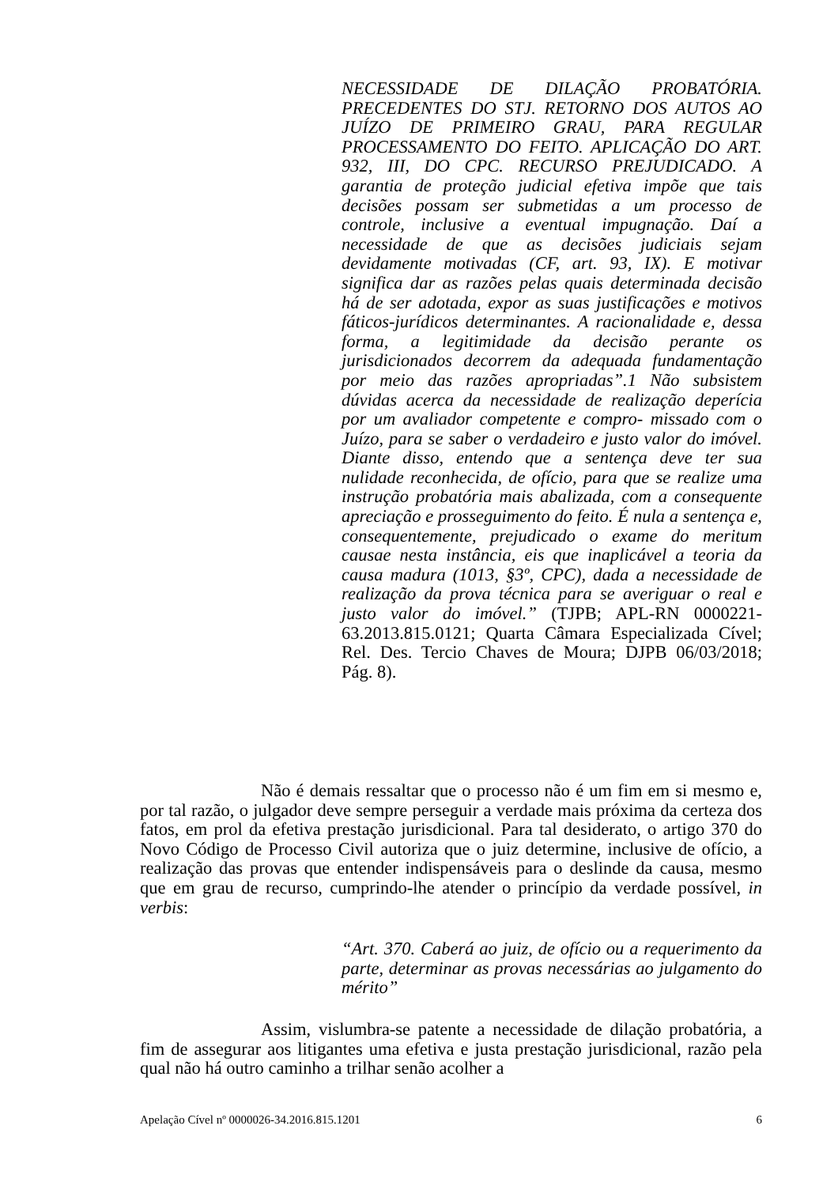NECESSIDADE DE DILAÇÃO PROBATÓRIA. PRECEDENTES DO STJ. RETORNO DOS AUTOS AO JUÍZO DE PRIMEIRO GRAU, PARA REGULAR PROCESSAMENTO DO FEITO. APLICAÇÃO DO ART. 932, III, DO CPC. RECURSO PREJUDICADO. A garantia de proteção judicial efetiva impõe que tais decisões possam ser submetidas a um processo de controle, inclusive a eventual impugnação. Daí a necessidade de que as decisões judiciais sejam devidamente motivadas (CF, art. 93, IX). E motivar significa dar as razões pelas quais determinada decisão há de ser adotada, expor as suas justificações e motivos fáticos-jurídicos determinantes. A racionalidade e, dessa forma, a legitimidade da decisão perante os jurisdicionados decorrem da adequada fundamentação por meio das razões apropriadas”.1 Não subsistem dúvidas acerca da necessidade de realização deperícia por um avaliador competente e compro- missado com o Juízo, para se saber o verdadeiro e justo valor do imóvel. Diante disso, entendo que a sentença deve ter sua nulidade reconhecida, de ofício, para que se realize uma instrução probatória mais abalizada, com a consequente apreciação e prosseguimento do feito. É nula a sentença e, consequentemente, prejudicado o exame do meritum causae nesta instância, eis que inaplicável a teoria da causa madura (1013, §3º, CPC), dada a necessidade de realização da prova técnica para se averiguar o real e justo valor do imóvel.” (TJPB; APL-RN 0000221-63.2013.815.0121; Quarta Câmara Especializada Cível; Rel. Des. Tercio Chaves de Moura; DJPB 06/03/2018; Pág. 8).
Não é demais ressaltar que o processo não é um fim em si mesmo e, por tal razão, o julgador deve sempre perseguir a verdade mais próxima da certeza dos fatos, em prol da efetiva prestação jurisdicional. Para tal desiderato, o artigo 370 do Novo Código de Processo Civil autoriza que o juiz determine, inclusive de ofício, a realização das provas que entender indispensáveis para o deslinde da causa, mesmo que em grau de recurso, cumprindo-lhe atender o princípio da verdade possível, in verbis:
“Art. 370. Caberá ao juiz, de ofício ou a requerimento da parte, determinar as provas necessárias ao julgamento do mérito”
Assim, vislumbra-se patente a necessidade de dilação probatória, a fim de assegurar aos litigantes uma efetiva e justa prestação jurisdicional, razão pela qual não há outro caminho a trilhar senão acolher a
Apelação Cível nº 0000026-34.2016.815.1201 6